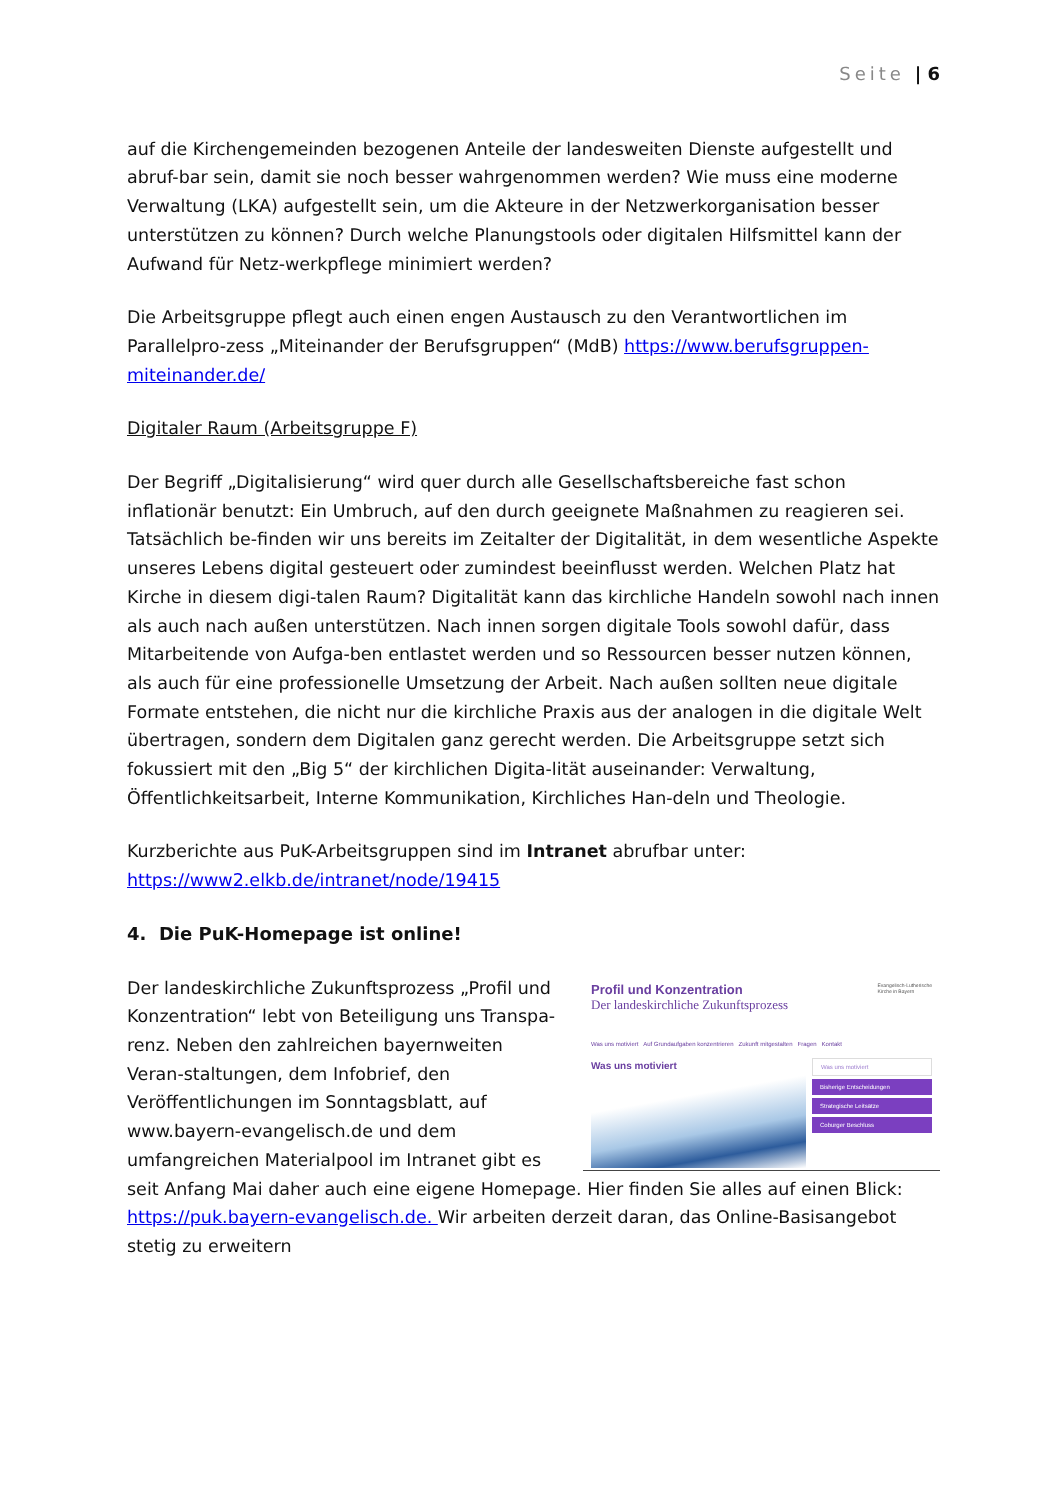Seite | 6
auf die Kirchengemeinden bezogenen Anteile der landesweiten Dienste aufgestellt und abruf-bar sein, damit sie noch besser wahrgenommen werden? Wie muss eine moderne Verwaltung (LKA) aufgestellt sein, um die Akteure in der Netzwerkorganisation besser unterstützen zu können? Durch welche Planungstools oder digitalen Hilfsmittel kann der Aufwand für Netz-werkpflege minimiert werden?
Die Arbeitsgruppe pflegt auch einen engen Austausch zu den Verantwortlichen im Parallelpro-zess „Miteinander der Berufsgruppen“ (MdB) https://www.berufsgruppen-miteinander.de/
Digitaler Raum (Arbeitsgruppe F)
Der Begriff „Digitalisierung“ wird quer durch alle Gesellschaftsbereiche fast schon inflationär benutzt: Ein Umbruch, auf den durch geeignete Maßnahmen zu reagieren sei. Tatsächlich be-finden wir uns bereits im Zeitalter der Digitalität, in dem wesentliche Aspekte unseres Lebens digital gesteuert oder zumindest beeinflusst werden. Welchen Platz hat Kirche in diesem digi-talen Raum? Digitalität kann das kirchliche Handeln sowohl nach innen als auch nach außen unterstützen. Nach innen sorgen digitale Tools sowohl dafür, dass Mitarbeitende von Aufga-ben entlastet werden und so Ressourcen besser nutzen können, als auch für eine professionelle Umsetzung der Arbeit. Nach außen sollten neue digitale Formate entstehen, die nicht nur die kirchliche Praxis aus der analogen in die digitale Welt übertragen, sondern dem Digitalen ganz gerecht werden. Die Arbeitsgruppe setzt sich fokussiert mit den „Big 5“ der kirchlichen Digita-lität auseinander: Verwaltung, Öffentlichkeitsarbeit, Interne Kommunikation, Kirchliches Han-deln und Theologie.
Kurzberichte aus PuK-Arbeitsgruppen sind im Intranet abrufbar unter:
https://www2.elkb.de/intranet/node/19415
4. Die PuK-Homepage ist online!
Profil und Konzentration
Der landeskirchliche Zukunftsprozess
Evangelisch-Lutherische
Kirche in Bayern
Was uns motiviert Auf Grundaufgaben konzentrieren Zukunft mitgestalten Fragen Kontakt
Was uns motiviert
Was uns motiviert
Bisherige Entscheidungen
Strategische Leitsätze
Coburger Beschluss
Der landeskirchliche Zukunftsprozess „Profil und Konzentration“ lebt von Beteiligung uns Transpa-renz. Neben den zahlreichen bayernweiten Veran-staltungen, dem Infobrief, den Veröffentlichungen im Sonntagsblatt, auf www.bayern-evangelisch.de und dem umfangreichen Materialpool im Intranet gibt es seit Anfang Mai daher auch eine eigene Homepage. Hier finden Sie alles auf einen Blick: https://puk.bayern-evangelisch.de. Wir arbeiten derzeit daran, das Online-Basisangebot stetig zu erweitern